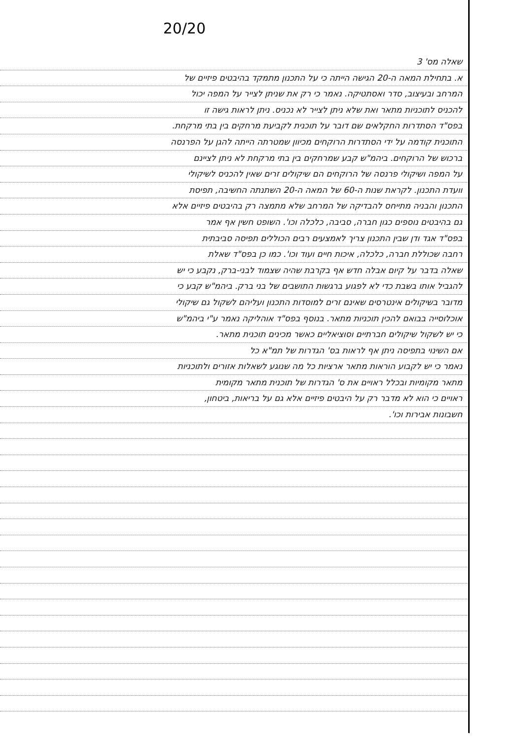20/20
שאלה מס' 3
א. בתחילת המאה ה-20 הגישה הייתה כי על התכנון מתמקד בהיבטים פיזיים של
המרחב ובעיצוב, סדר ואסתטיקה. נאמר כי רק את שניתן לצייר על המפה יכול
להכניס לתוכניות מתאר ואת שלא ניתן לצייר לא נכניס. ניתן לראות גישה זו
בפס"ד הסתדרות החקלאים שם דובר על תוכנית לקביעת מרחקים בין בתי מרקחת.
התוכנית קודמה על ידי הסתדרות הרוקחים מכיוון שמטרתה הייתה להגן על הפרנסה
ברכוש של הרוקחים. ביהמ"ש קבע שמרחקים בין בתי מרקחת לא ניתן לציינם
על המפה ושיקולי פרנסה של הרוקחים הם שיקולים זרים שאין להכניס לשיקולי
וועדת התכנון. לקראת שנות ה-60 של המאה ה-20 השתנתה החשיבה, תפיסת
התכנון והבניה מתייחס להבדיקה של המרחב שלא מתמצה רק בהיבטים פיזיים אלא
גם בהיבטים נוספים כגון חברה, סביבה, כלכלה וכו'. השופט חשין אף אמר
בפס"ד אגד ודן שבין התכנון צריך לאמצעים רבים הכוללים תפיסה סביבתית
רחבה שכוללת חברה, כלכלה, איכות חיים ועוד וכו'. כמו כן בפס"ד שאלת
שאלה בדבר על קיום אבלה חדש אף בקרבת שהיה שצמוד לבני-ברק, נקבע כי יש
להגביל אותו בשבת כדי לא לפגוע ברגשות התושבים של בני ברק. ביהמ"ש קבע כי
מדובר בשיקולים אינטרסים שאינם זרים למוסדות התכנון ועליהם לשקול גם שיקולי
אוכלוסייה בבואם להכין תוכניות מתאר. בנוסף בפס"ד אוהליקה נאמר ע"י ביהמ"ש
כי יש לשקול שיקולים חברתיים וסוציאליים כאשר מכינים תוכנית מתאר.
אם השינוי בתפיסה ניתן אף לראות בס' הגדרות של תמ"א כל
נאמר כי יש לקבוע הוראות מתאר ארציות כל מה שנוגע לשאלות אזורים ולתוכניות
מתאר מקומיות ובכלל ראויים את ס' הגדרות של תוכנית מתאר מקומית
ראויים כי הוא לא מדבר רק על היבטים פיזיים אלא גם על בריאות, ביטחון,
חשבונות אבירות וכו'.